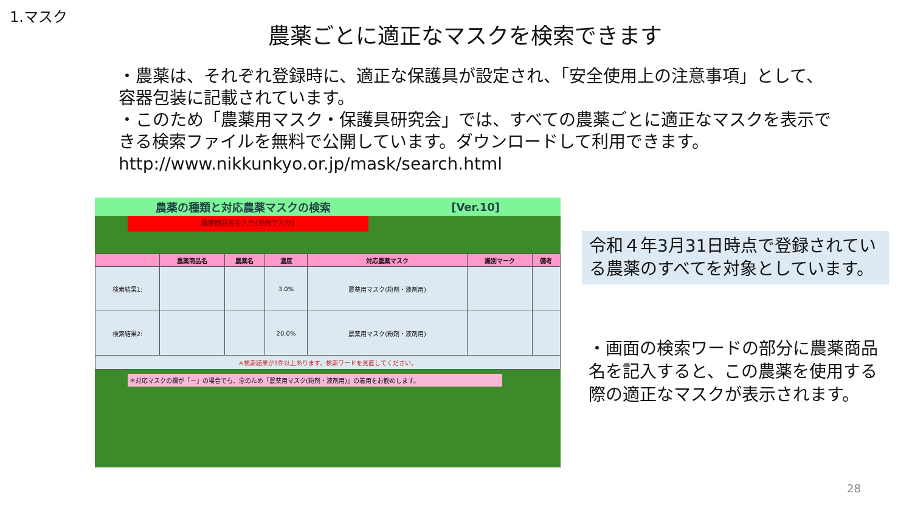1.マスク
農薬ごとに適正なマスクを検索できます
・農薬は、それぞれ登録時に、適正な保護具が設定され、「安全使用上の注意事項」として、容器包装に記載されています。
・このため「農薬用マスク・保護具研究会」では、すべての農薬ごとに適正なマスクを表示できる検索ファイルを無料で公開しています。ダウンロードして利用できます。
http://www.nikkunkyo.or.jp/mask/search.html
農薬の種類と対応農薬マスクの検索 [Ver.10]
農薬商品名を入力(全角で入力)
| | 農薬商品名 | 農薬名 | 濃度 | 対応農薬マスク | 識別マーク | 備考 |
| --- | --- | --- | --- | --- | --- | --- |
| 検索結果1: | | | 3.0% | 農薬用マスク(粉剤・液剤用) | | |
| 検索結果2: | | | 20.0% | 農薬用マスク(粉剤・液剤用) | | |
| ※検索結果が3件以上あります。検索ワードを見直してください。 | | | | | | |
＊対応マスクの欄が「－」の場合でも、念のため「農薬用マスク(粉剤・液剤用)」の着用をお勧めします。
令和４年3月31日時点で登録されている農薬のすべてを対象としています。
・画面の検索ワードの部分に農薬商品名を記入すると、この農薬を使用する際の適正なマスクが表示されます。
28